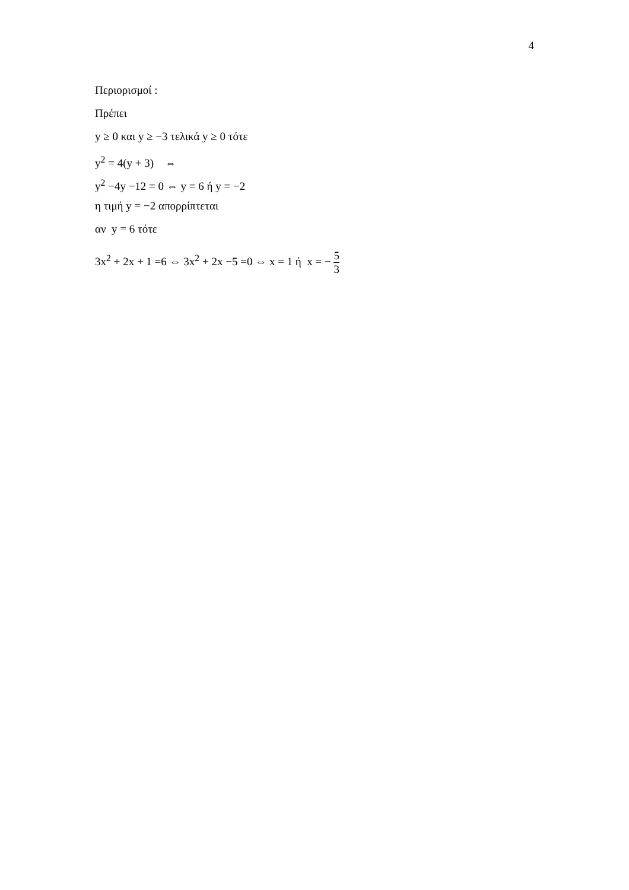4
Περιορισμοί :
Πρέπει
y ≥ 0 και y ≥ −3 τελικά y ≥ 0 τότε
y<sup>2</sup> = 4(y + 3) ⇔
y<sup>2</sup> −4y −12 = 0 ⇔ y = 6 ή y = −2
η τιμή y = −2 απορρίπτεται
αν y = 6 τότε
3x<sup>2</sup> + 2x + 1 =6 ⇔ 3x<sup>2</sup> + 2x −5 =0 ⇔ x = 1 ή x = − 5 3